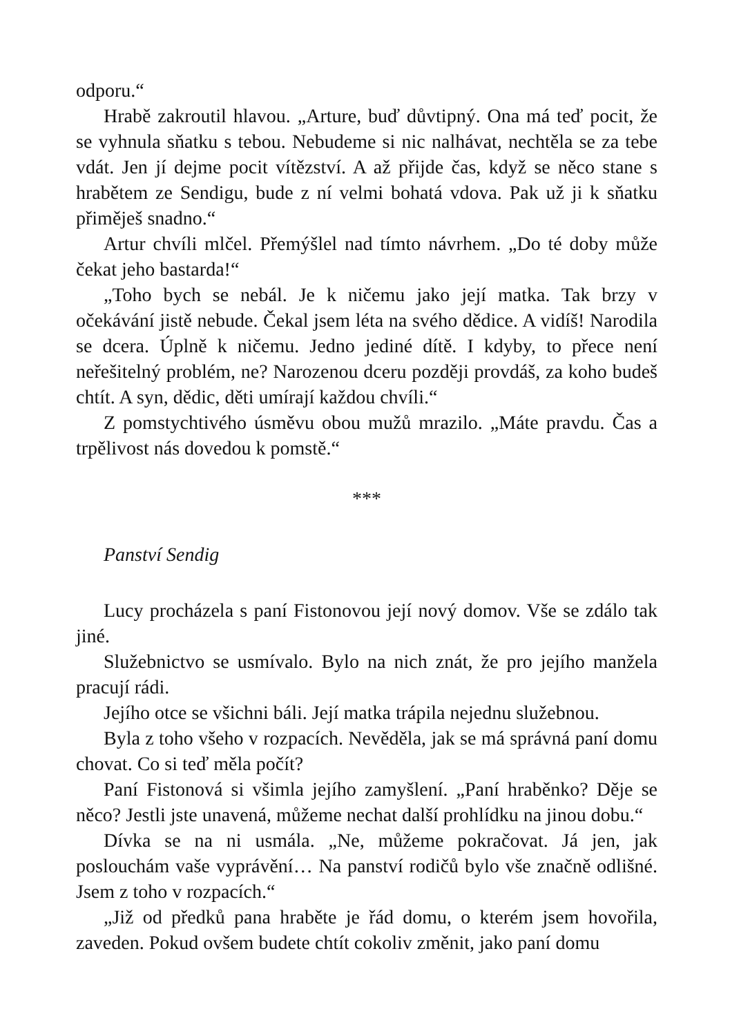odporu.“
Hrabě zakroutil hlavou. „Arture, buď důvtipný. Ona má teď pocit, že se vyhnula sňatku s tebou. Nebudeme si nic nalhávat, nechtěla se za tebe vdát. Jen jí dejme pocit vítězství. A až přijde čas, když se něco stane s hrabětem ze Sendigu, bude z ní velmi bohatá vdova. Pak už ji k sňatku přiměješ snadno.“
Artur chvíli mlčel. Přemýšlel nad tímto návrhem. „Do té doby může čekat jeho bastarda!“
„Toho bych se nebál. Je k ničemu jako její matka. Tak brzy v očekávání jistě nebude. Čekal jsem léta na svého dědice. A vidíš! Narodila se dcera. Úplně k ničemu. Jedno jediné dítě. I kdyby, to přece není neřešitelný problém, ne? Narozenou dceru později provdáš, za koho budeš chtít. A syn, dědic, děti umírají každou chvíli.“
Z pomstychtivého úsměvu obou mužů mrazilo. „Máte pravdu. Čas a trpělivost nás dovedou k pomstě.“
***
Panství Sendig
Lucy procházela s paní Fistonovou její nový domov. Vše se zdálo tak jiné.
Služebnictvo se usmívalo. Bylo na nich znát, že pro jejího manžela pracují rádi.
Jejího otce se všichni báli. Její matka trápila nejednu služebnou.
Byla z toho všeho v rozpacích. Nevěděla, jak se má správná paní domu chovat. Co si teď měla počít?
Paní Fistonová si všimla jejího zamyšlení. „Paní hraběnko? Děje se něco? Jestli jste unavená, můžeme nechat další prohlídku na jinou dobu.“
Dívka se na ni usmála. „Ne, můžeme pokračovat. Já jen, jak poslouchám vaše vyprávění… Na panství rodičů bylo vše značně odlišné. Jsem z toho v rozpacích.“
„Již od předků pana hraběte je řád domu, o kterém jsem hovořila, zaveden. Pokud ovšem budete chtít cokoliv změnit, jako paní domu